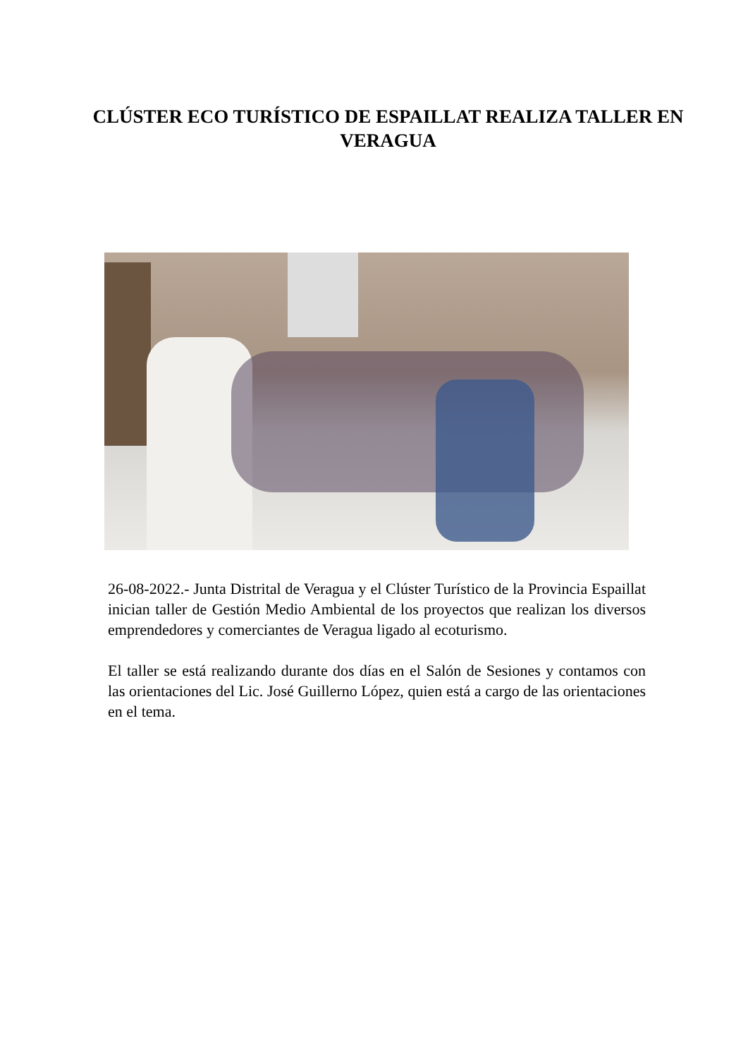CLÚSTER ECO TURÍSTICO DE ESPAILLAT REALIZA TALLER EN VERAGUA
26-08-2022.- Junta Distrital de Veragua y el Clúster Turístico de la Provincia Espaillat inician taller de Gestión Medio Ambiental de los proyectos que realizan los diversos emprendedores y comerciantes de Veragua ligado al ecoturismo.
El taller se está realizando durante dos días en el Salón de Sesiones y contamos con las orientaciones del Lic. José Guillerno López, quien está a cargo de las orientaciones en el tema.